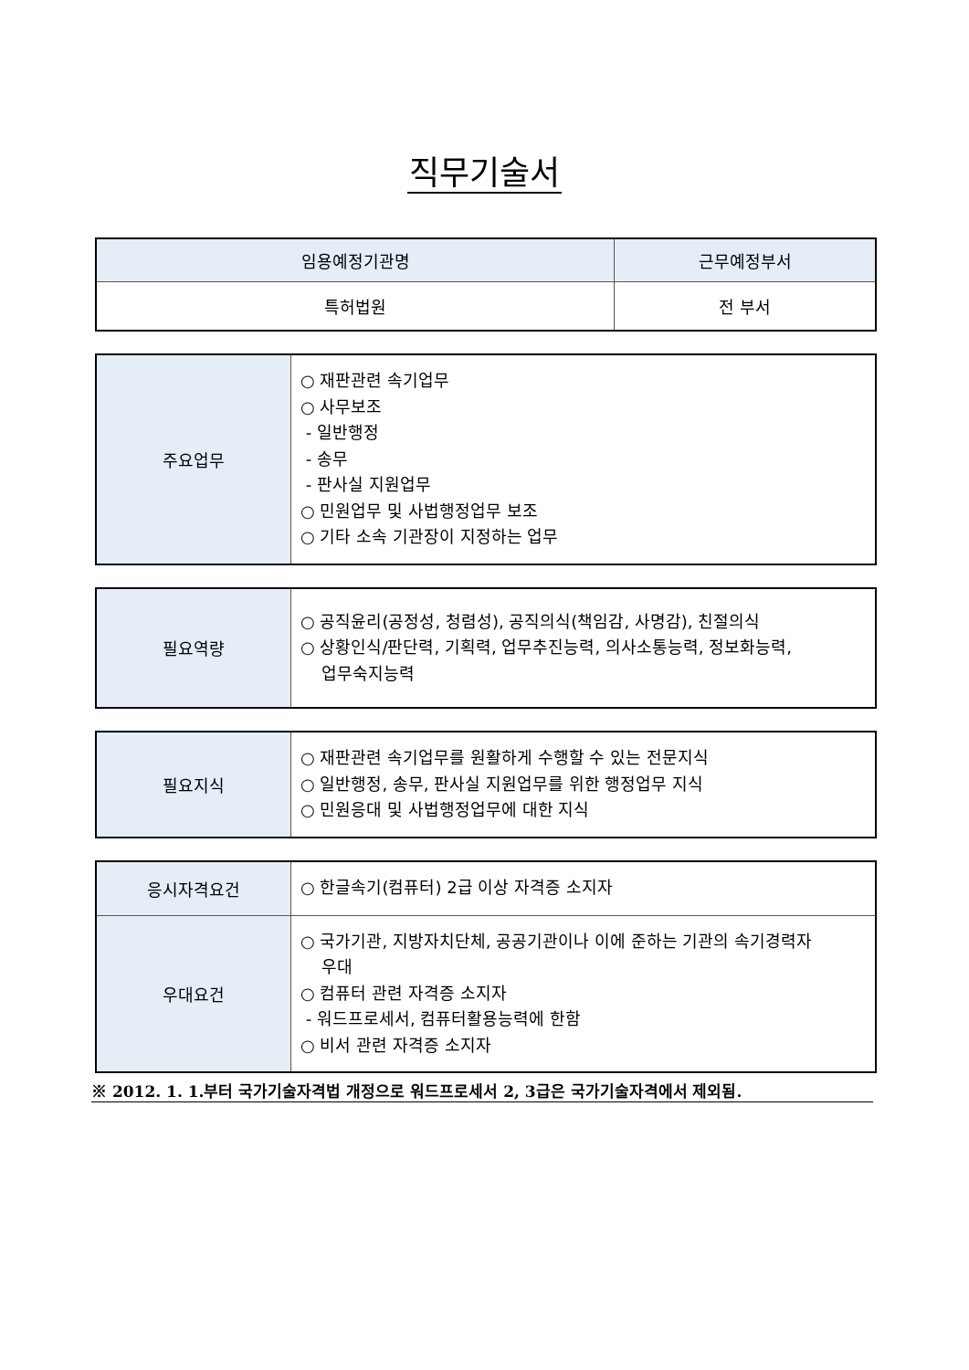직무기술서
| 임용예정기관명 | 근무예정부서 |
| 특허법원 | 전 부서 |
| 주요업무 | ○ 재판관련 속기업무 ○ 사무보조 - 일반행정 - 송무 - 판사실 지원업무 ○ 민원업무 및 사법행정업무 보조 ○ 기타 소속 기관장이 지정하는 업무 |
| 필요역량 | ○ 공직윤리(공정성, 청렴성), 공직의식(책임감, 사명감), 친절의식 ○ 상황인식/판단력, 기획력, 업무추진능력, 의사소통능력, 정보화능력, 업무숙지능력 |
| 필요지식 | ○ 재판관련 속기업무를 원활하게 수행할 수 있는 전문지식 ○ 일반행정, 송무, 판사실 지원업무를 위한 행정업무 지식 ○ 민원응대 및 사법행정업무에 대한 지식 |
| 응시자격요건 | ○ 한글속기(컴퓨터) 2급 이상 자격증 소지자 |
| 우대요건 | ○ 국가기관, 지방자치단체, 공공기관이나 이에 준하는 기관의 속기경력자 우대 ○ 컴퓨터 관련 자격증 소지자 - 워드프로세서, 컴퓨터활용능력에 한함 ○ 비서 관련 자격증 소지자 |
※ 2012. 1. 1.부터 국가기술자격법 개정으로 워드프로세서 2, 3급은 국가기술자격에서 제외됨.